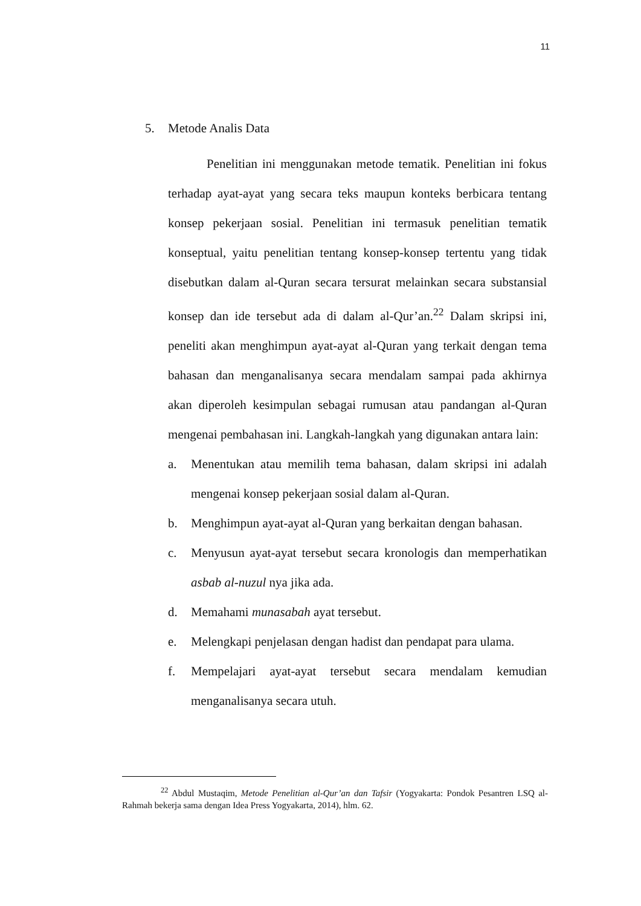11
5. Metode Analis Data
Penelitian ini menggunakan metode tematik. Penelitian ini fokus terhadap ayat-ayat yang secara teks maupun konteks berbicara tentang konsep pekerjaan sosial. Penelitian ini termasuk penelitian tematik konseptual, yaitu penelitian tentang konsep-konsep tertentu yang tidak disebutkan dalam al-Quran secara tersurat melainkan secara substansial konsep dan ide tersebut ada di dalam al-Qur’an.<sup>22</sup> Dalam skripsi ini, peneliti akan menghimpun ayat-ayat al-Quran yang terkait dengan tema bahasan dan menganalisanya secara mendalam sampai pada akhirnya akan diperoleh kesimpulan sebagai rumusan atau pandangan al-Quran mengenai pembahasan ini. Langkah-langkah yang digunakan antara lain:
a. Menentukan atau memilih tema bahasan, dalam skripsi ini adalah mengenai konsep pekerjaan sosial dalam al-Quran.
b. Menghimpun ayat-ayat al-Quran yang berkaitan dengan bahasan.
c. Menyusun ayat-ayat tersebut secara kronologis dan memperhatikan asbab al-nuzul nya jika ada.
d. Memahami munasabah ayat tersebut.
e. Melengkapi penjelasan dengan hadist dan pendapat para ulama.
f. Mempelajari ayat-ayat tersebut secara mendalam kemudian menganalisanya secara utuh.
<sup>22</sup> Abdul Mustaqim, Metode Penelitian al-Qur’an dan Tafsir (Yogyakarta: Pondok Pesantren LSQ al-Rahmah bekerja sama dengan Idea Press Yogyakarta, 2014), hlm. 62.